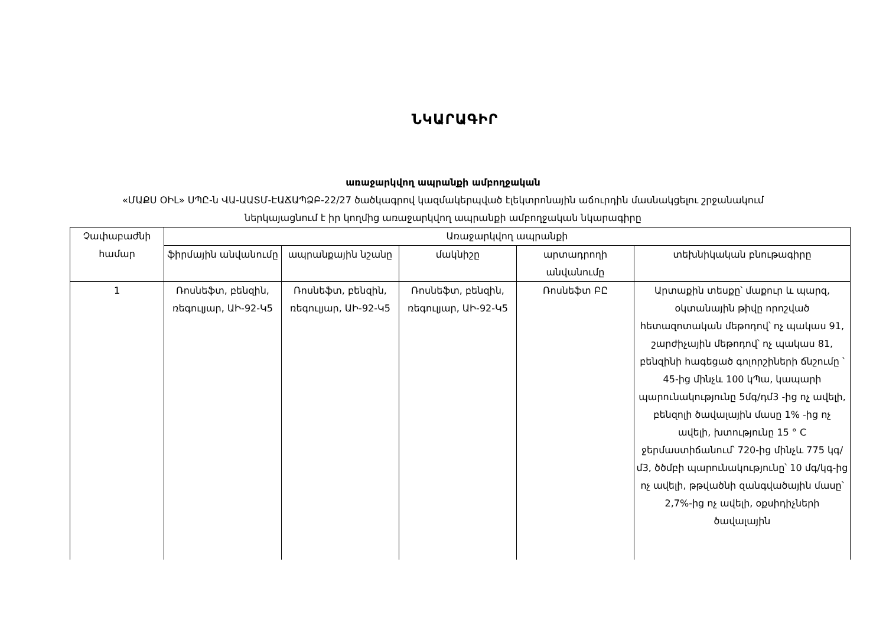ՆԿԱՐԱԳԻՐ
առաջարկվող ապրանքի ամբողջական
«ՄԱՔՍ ՕԻԼ» ՍՊԸ-ն ՎԱ-ԱԱՏՄ-ԷԱՃԱՊՁԲ-22/27 ծածկագրով կազմակերպված էլեկտրոնային աճուրդին մասնակցելու շրջանակում
ներկայացնում է իր կողմից առաջարկվող ապրանքի ամբողջական նկարագիրը
| Չափաբաժնի համար | Առաջարկվող ապրանքի | | | | |
| --- | --- | --- | --- | --- | --- |
| | ֆիրմային անվանումը | ապրանքային նշանը | մակնիշը | արտադրողի անվանումը | տեխնիկական բնութագիրը |
| 1 | Ռոսնեֆտ, բենզին, ռեգուլյար, ԱԻ-92-Կ5 | Ռոսնեֆտ, բենզին, ռեգուլյար, ԱԻ-92-Կ5 | Ռոսնեֆտ, բենզին, ռեգուլյար, ԱԻ-92-Կ5 | Ռոսնեֆտ ԲԸ | Արտաքին տեսքը՝ մաքուր և պարզ, օկտանային թիվը որոշված հետազոտական մեթոդով՝ ոչ պակաս 91, շարժիչային մեթոդով՝ ոչ պակաս 81, բենզինի հագեցած գոլորշիների ճնշումը ՝ 45-ից մինչև 100 կՊա, կապարի պարունակությունը 5մգ/դմ3 -ից ոչ ավելի, բենզոլի ծավալային մասը 1% -ից ոչ ավելի, խտությունը 15 ° C ջերմաստիճանում՝ 720-ից մինչև 775 կգ/մ3, ծծմբի պարունակությունը՝ 10 մգ/կգ-ից ոչ ավելի, թթվածնի զանգվածային մասը՝ 2,7%-ից ոչ ավելի, օքսիդիչների ծավալային |